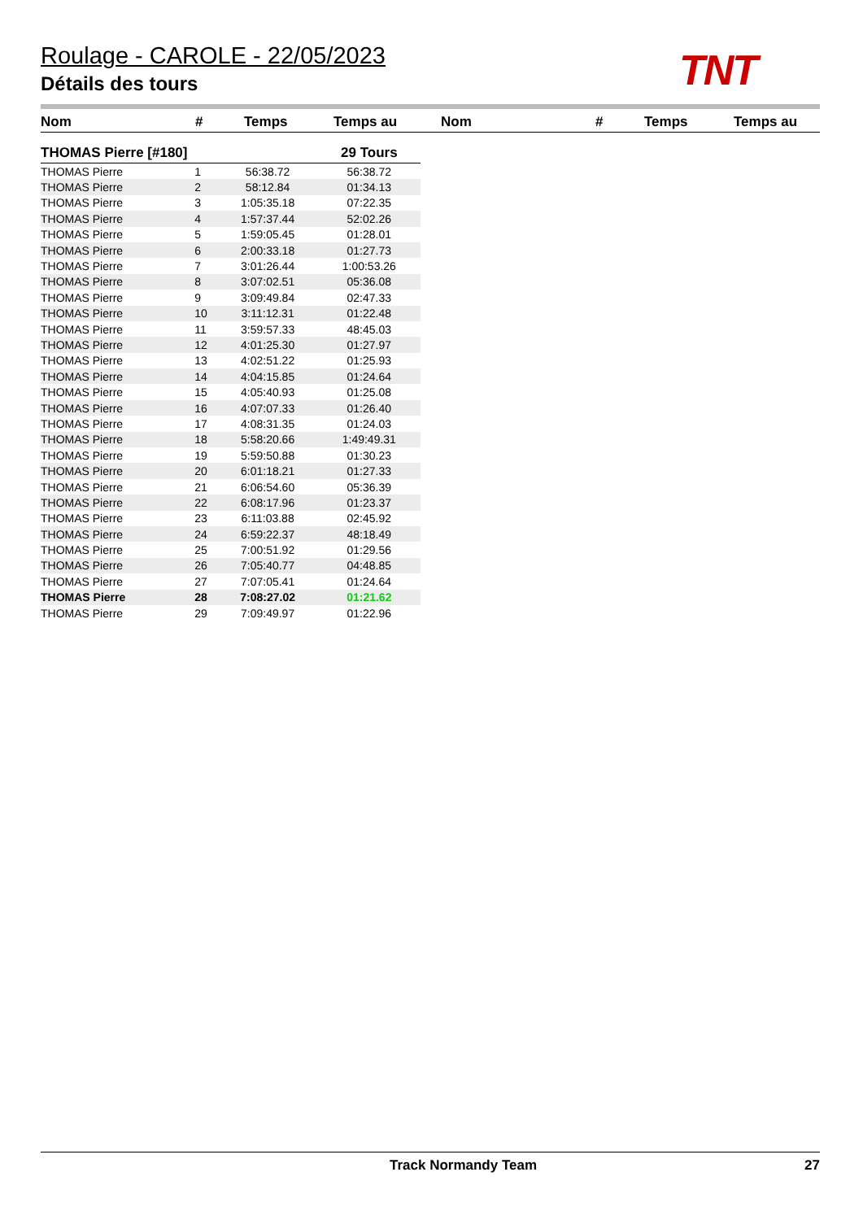Roulage - CAROLE - 22/05/2023
Détails des tours
TNT
Nom # Temps Temps au Nom # Temps Temps au
| THOMAS Pierre [#180] | | | 29 Tours |
| THOMAS Pierre | 1 | 56:38.72 | 56:38.72 |
| THOMAS Pierre | 2 | 58:12.84 | 01:34.13 |
| THOMAS Pierre | 3 | 1:05:35.18 | 07:22.35 |
| THOMAS Pierre | 4 | 1:57:37.44 | 52:02.26 |
| THOMAS Pierre | 5 | 1:59:05.45 | 01:28.01 |
| THOMAS Pierre | 6 | 2:00:33.18 | 01:27.73 |
| THOMAS Pierre | 7 | 3:01:26.44 | 1:00:53.26 |
| THOMAS Pierre | 8 | 3:07:02.51 | 05:36.08 |
| THOMAS Pierre | 9 | 3:09:49.84 | 02:47.33 |
| THOMAS Pierre | 10 | 3:11:12.31 | 01:22.48 |
| THOMAS Pierre | 11 | 3:59:57.33 | 48:45.03 |
| THOMAS Pierre | 12 | 4:01:25.30 | 01:27.97 |
| THOMAS Pierre | 13 | 4:02:51.22 | 01:25.93 |
| THOMAS Pierre | 14 | 4:04:15.85 | 01:24.64 |
| THOMAS Pierre | 15 | 4:05:40.93 | 01:25.08 |
| THOMAS Pierre | 16 | 4:07:07.33 | 01:26.40 |
| THOMAS Pierre | 17 | 4:08:31.35 | 01:24.03 |
| THOMAS Pierre | 18 | 5:58:20.66 | 1:49:49.31 |
| THOMAS Pierre | 19 | 5:59:50.88 | 01:30.23 |
| THOMAS Pierre | 20 | 6:01:18.21 | 01:27.33 |
| THOMAS Pierre | 21 | 6:06:54.60 | 05:36.39 |
| THOMAS Pierre | 22 | 6:08:17.96 | 01:23.37 |
| THOMAS Pierre | 23 | 6:11:03.88 | 02:45.92 |
| THOMAS Pierre | 24 | 6:59:22.37 | 48:18.49 |
| THOMAS Pierre | 25 | 7:00:51.92 | 01:29.56 |
| THOMAS Pierre | 26 | 7:05:40.77 | 04:48.85 |
| THOMAS Pierre | 27 | 7:07:05.41 | 01:24.64 |
| THOMAS Pierre | 28 | 7:08:27.02 | 01:21.62 |
| THOMAS Pierre | 29 | 7:09:49.97 | 01:22.96 |
Track Normandy Team 27